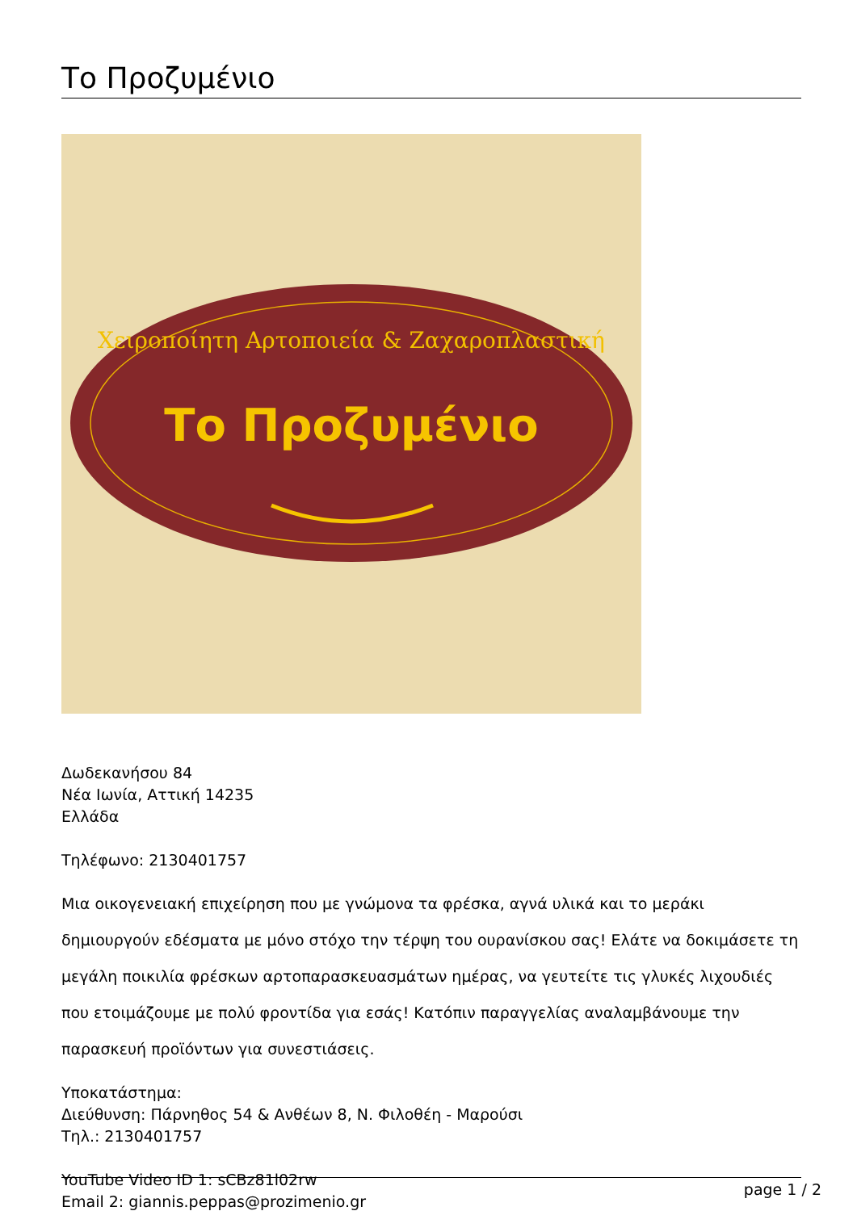Το Προζυμένιο
Χειροποίητη Αρτοποιεία & Ζαχαροπλαστική
Το Προζυμένιο
Δωδεκανήσου 84
Νέα Ιωνία, Αττική 14235
Ελλάδα
Τηλέφωνο: 2130401757
Μια οικογενειακή επιχείρηση που με γνώμονα τα φρέσκα, αγνά υλικά και το μεράκι δημιουργούν εδέσματα με μόνο στόχο την τέρψη του ουρανίσκου σας! Ελάτε να δοκιμάσετε τη μεγάλη ποικιλία φρέσκων αρτοπαρασκευασμάτων ημέρας, να γευτείτε τις γλυκές λιχουδιές που ετοιμάζουμε με πολύ φροντίδα για εσάς! Κατόπιν παραγγελίας αναλαμβάνουμε την παρασκευή προϊόντων για συνεστιάσεις.
Υποκατάστημα:
Διεύθυνση: Πάρνηθος 54 & Ανθέων 8, Ν. Φιλοθέη - Μαρούσι
Τηλ.: 2130401757
YouTube Video ID 1: sCBz81l02rw
Email 2: giannis.peppas@prozimenio.gr
page 1 / 2